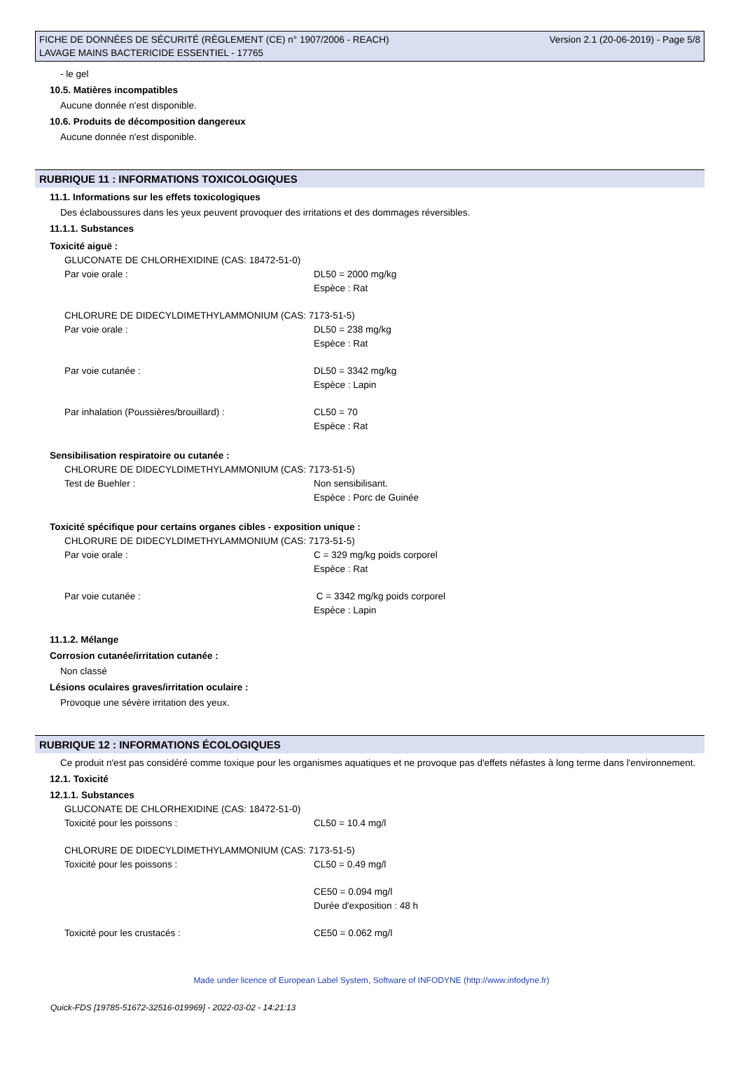FICHE DE DONNÉES DE SÉCURITÉ (RÈGLEMENT (CE) n° 1907/2006 - REACH)
LAVAGE MAINS BACTERICIDE ESSENTIEL - 17765
Version 2.1 (20-06-2019) - Page 5/8
- le gel
10.5. Matières incompatibles
Aucune donnée n'est disponible.
10.6. Produits de décomposition dangereux
Aucune donnée n'est disponible.
RUBRIQUE 11 : INFORMATIONS TOXICOLOGIQUES
11.1. Informations sur les effets toxicologiques
Des éclaboussures dans les yeux peuvent provoquer des irritations et des dommages réversibles.
11.1.1. Substances
Toxicité aiguë :
GLUCONATE DE CHLORHEXIDINE (CAS: 18472-51-0)
Par voie orale : DL50 = 2000 mg/kg
Espèce : Rat
CHLORURE DE DIDECYLDIMETHYLAMMONIUM (CAS: 7173-51-5)
Par voie orale : DL50 = 238 mg/kg
Espèce : Rat
Par voie cutanée : DL50 = 3342 mg/kg
Espèce : Lapin
Par inhalation (Poussières/brouillard) : CL50 = 70
Espèce : Rat
Sensibilisation respiratoire ou cutanée :
CHLORURE DE DIDECYLDIMETHYLAMMONIUM (CAS: 7173-51-5)
Test de Buehler : Non sensibilisant.
Espèce : Porc de Guinée
Toxicité spécifique pour certains organes cibles - exposition unique :
CHLORURE DE DIDECYLDIMETHYLAMMONIUM (CAS: 7173-51-5)
Par voie orale : C = 329 mg/kg poids corporel
Espèce : Rat
Par voie cutanée : C = 3342 mg/kg poids corporel
Espèce : Lapin
11.1.2. Mélange
Corrosion cutanée/irritation cutanée :
Non classé
Lésions oculaires graves/irritation oculaire :
Provoque une sévère irritation des yeux.
RUBRIQUE 12 : INFORMATIONS ÉCOLOGIQUES
Ce produit n'est pas considéré comme toxique pour les organismes aquatiques et ne provoque pas d'effets néfastes à long terme dans l'environnement.
12.1. Toxicité
12.1.1. Substances
GLUCONATE DE CHLORHEXIDINE (CAS: 18472-51-0)
Toxicité pour les poissons : CL50 = 10.4 mg/l
CHLORURE DE DIDECYLDIMETHYLAMMONIUM (CAS: 7173-51-5)
Toxicité pour les poissons : CL50 = 0.49 mg/l
CE50 = 0.094 mg/l
Durée d'exposition : 48 h
Toxicité pour les crustacés : CE50 = 0.062 mg/l
Made under licence of European Label System, Software of INFODYNE (http://www.infodyne.fr)
Quick-FDS [19785-51672-32516-019969] - 2022-03-02 - 14:21:13